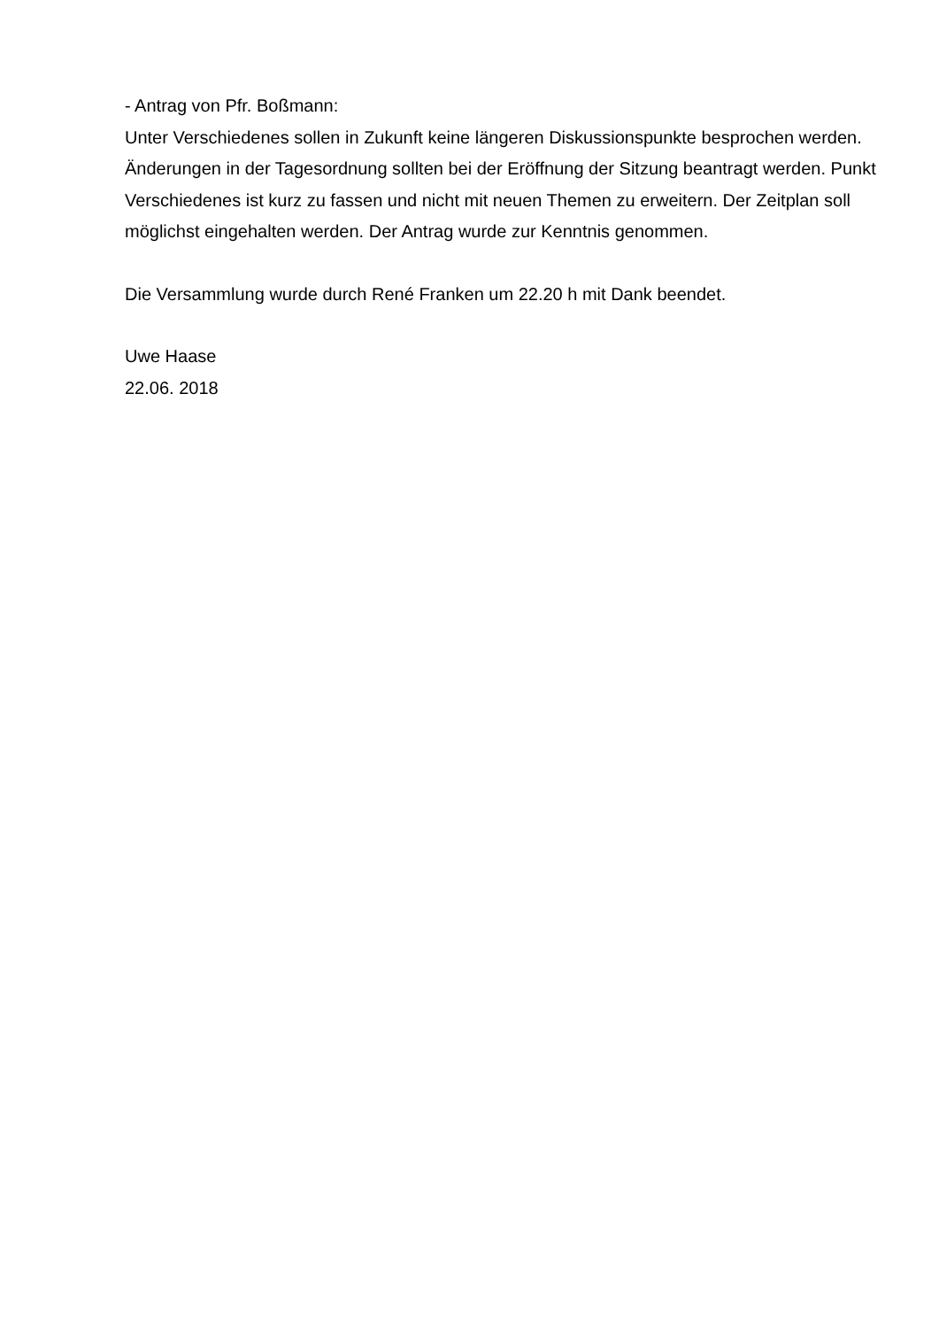- Antrag von Pfr. Boßmann:
Unter Verschiedenes sollen in Zukunft keine längeren Diskussionspunkte besprochen werden. Änderungen in der Tagesordnung sollten bei der Eröffnung der Sitzung beantragt werden. Punkt Verschiedenes ist kurz zu fassen und nicht mit neuen Themen zu erweitern. Der Zeitplan soll möglichst eingehalten werden. Der Antrag wurde zur Kenntnis genommen.
Die Versammlung wurde durch René Franken um 22.20 h mit Dank beendet.
Uwe Haase
22.06. 2018